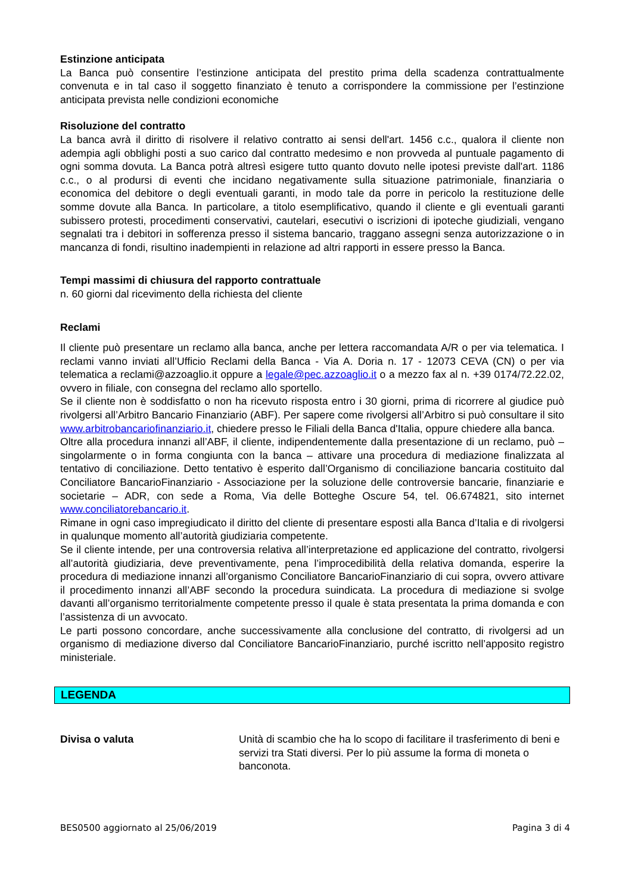Estinzione anticipata
La Banca può consentire l’estinzione anticipata del prestito prima della scadenza contrattualmente convenuta e in tal caso il soggetto finanziato è tenuto a corrispondere la commissione per l’estinzione anticipata prevista nelle condizioni economiche
Risoluzione del contratto
La banca avrà il diritto di risolvere il relativo contratto ai sensi dell'art. 1456 c.c., qualora il cliente non adempia agli obblighi posti a suo carico dal contratto medesimo e non provveda al puntuale pagamento di ogni somma dovuta. La Banca potrà altresì esigere tutto quanto dovuto nelle ipotesi previste dall'art. 1186 c.c., o al prodursi di eventi che incidano negativamente sulla situazione patrimoniale, finanziaria o economica del debitore o degli eventuali garanti, in modo tale da porre in pericolo la restituzione delle somme dovute alla Banca. In particolare, a titolo esemplificativo, quando il cliente e gli eventuali garanti subissero protesti, procedimenti conservativi, cautelari, esecutivi o iscrizioni di ipoteche giudiziali, vengano segnalati tra i debitori in sofferenza presso il sistema bancario, traggano assegni senza autorizzazione o in mancanza di fondi, risultino inadempienti in relazione ad altri rapporti in essere presso la Banca.
Tempi massimi di chiusura del rapporto contrattuale
n. 60 giorni dal ricevimento della richiesta del cliente
Reclami
Il cliente può presentare un reclamo alla banca, anche per lettera raccomandata A/R o per via telematica. I reclami vanno inviati all’Ufficio Reclami della Banca - Via A. Doria n. 17 - 12073 CEVA (CN) o per via telematica a reclami@azzoaglio.it oppure a legale@pec.azzoaglio.it o a mezzo fax al n. +39 0174/72.22.02, ovvero in filiale, con consegna del reclamo allo sportello.
Se il cliente non è soddisfatto o non ha ricevuto risposta entro i 30 giorni, prima di ricorrere al giudice può rivolgersi all’Arbitro Bancario Finanziario (ABF). Per sapere come rivolgersi all’Arbitro si può consultare il sito www.arbitrobancariofinanziario.it, chiedere presso le Filiali della Banca d'Italia, oppure chiedere alla banca.
Oltre alla procedura innanzi all’ABF, il cliente, indipendentemente dalla presentazione di un reclamo, può – singolarmente o in forma congiunta con la banca – attivare una procedura di mediazione finalizzata al tentativo di conciliazione. Detto tentativo è esperito dall’Organismo di conciliazione bancaria costituito dal Conciliatore BancarioFinanziario - Associazione per la soluzione delle controversie bancarie, finanziarie e societarie – ADR, con sede a Roma, Via delle Botteghe Oscure 54, tel. 06.674821, sito internet www.conciliatorebancario.it.
Rimane in ogni caso impregiudicato il diritto del cliente di presentare esposti alla Banca d’Italia e di rivolgersi in qualunque momento all’autorità giudiziaria competente.
Se il cliente intende, per una controversia relativa all’interpretazione ed applicazione del contratto, rivolgersi all’autorità giudiziaria, deve preventivamente, pena l’improcedibilità della relativa domanda, esperire la procedura di mediazione innanzi all’organismo Conciliatore BancarioFinanziario di cui sopra, ovvero attivare il procedimento innanzi all’ABF secondo la procedura suindicata. La procedura di mediazione si svolge davanti all’organismo territorialmente competente presso il quale è stata presentata la prima domanda e con l’assistenza di un avvocato.
Le parti possono concordare, anche successivamente alla conclusione del contratto, di rivolgersi ad un organismo di mediazione diverso dal Conciliatore BancarioFinanziario, purché iscritto nell’apposito registro ministeriale.
LEGENDA
Divisa o valuta Unità di scambio che ha lo scopo di facilitare il trasferimento di beni e servizi tra Stati diversi. Per lo più assume la forma di moneta o banconota.
BES0500 aggiornato al 25/06/2019 Pagina 3 di 4